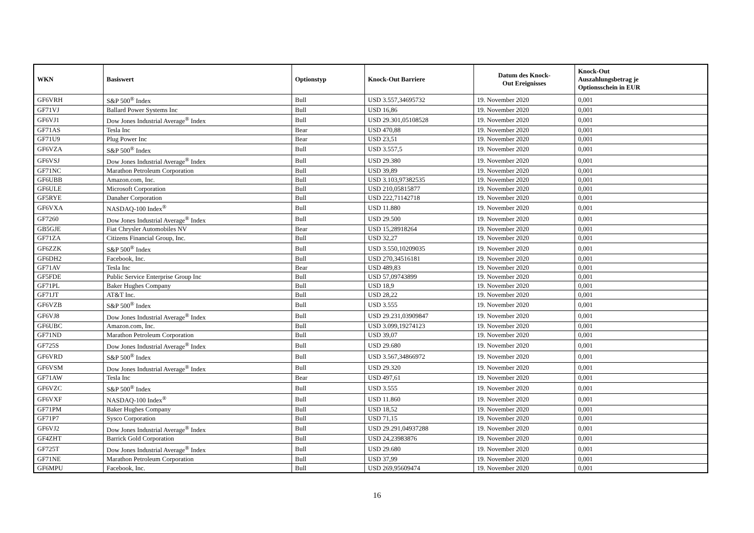| WKN | Basiswert | Optionstyp | Knock-Out Barriere | Datum des Knock- Out Ereignisses | Knock-Out Auszahlungsbetrag je Optionsschein in EUR |
| --- | --- | --- | --- | --- | --- |
| GF6VRH | S&P 500<sup>®</sup> Index | Bull | USD 3.557,34695732 | 19. November 2020 | 0,001 |
| GF71VJ | Ballard Power Systems Inc | Bull | USD 16,86 | 19. November 2020 | 0,001 |
| GF6VJ1 | Dow Jones Industrial Average<sup>®</sup> Index | Bull | USD 29.301,05108528 | 19. November 2020 | 0,001 |
| GF71AS | Tesla Inc | Bear | USD 470,88 | 19. November 2020 | 0,001 |
| GF71U9 | Plug Power Inc | Bear | USD 23,51 | 19. November 2020 | 0,001 |
| GF6VZA | S&P 500<sup>®</sup> Index | Bull | USD 3.557,5 | 19. November 2020 | 0,001 |
| GF6VSJ | Dow Jones Industrial Average<sup>®</sup> Index | Bull | USD 29.380 | 19. November 2020 | 0,001 |
| GF71NC | Marathon Petroleum Corporation | Bull | USD 39,89 | 19. November 2020 | 0,001 |
| GF6UBB | Amazon.com, Inc. | Bull | USD 3.103,97382535 | 19. November 2020 | 0,001 |
| GF6ULE | Microsoft Corporation | Bull | USD 210,05815877 | 19. November 2020 | 0,001 |
| GF5RYE | Danaher Corporation | Bull | USD 222,71142718 | 19. November 2020 | 0,001 |
| GF6VXA | NASDAQ-100 Index<sup>®</sup> | Bull | USD 11.880 | 19. November 2020 | 0,001 |
| GF7260 | Dow Jones Industrial Average<sup>®</sup> Index | Bull | USD 29.500 | 19. November 2020 | 0,001 |
| GB5GJE | Fiat Chrysler Automobiles NV | Bear | USD 15,28918264 | 19. November 2020 | 0,001 |
| GF71ZA | Citizens Financial Group, Inc. | Bull | USD 32,27 | 19. November 2020 | 0,001 |
| GF6ZZK | S&P 500<sup>®</sup> Index | Bull | USD 3.550,10209035 | 19. November 2020 | 0,001 |
| GF6DH2 | Facebook, Inc. | Bull | USD 270,34516181 | 19. November 2020 | 0,001 |
| GF71AV | Tesla Inc | Bear | USD 489,83 | 19. November 2020 | 0,001 |
| GF5FDE | Public Service Enterprise Group Inc | Bull | USD 57,09743899 | 19. November 2020 | 0,001 |
| GF71PL | Baker Hughes Company | Bull | USD 18,9 | 19. November 2020 | 0,001 |
| GF71JT | AT&T Inc. | Bull | USD 28,22 | 19. November 2020 | 0,001 |
| GF6VZB | S&P 500<sup>®</sup> Index | Bull | USD 3.555 | 19. November 2020 | 0,001 |
| GF6VJ8 | Dow Jones Industrial Average<sup>®</sup> Index | Bull | USD 29.231,03909847 | 19. November 2020 | 0,001 |
| GF6UBC | Amazon.com, Inc. | Bull | USD 3.099,19274123 | 19. November 2020 | 0,001 |
| GF71ND | Marathon Petroleum Corporation | Bull | USD 39,07 | 19. November 2020 | 0,001 |
| GF725S | Dow Jones Industrial Average<sup>®</sup> Index | Bull | USD 29.680 | 19. November 2020 | 0,001 |
| GF6VRD | S&P 500<sup>®</sup> Index | Bull | USD 3.567,34866972 | 19. November 2020 | 0,001 |
| GF6VSM | Dow Jones Industrial Average<sup>®</sup> Index | Bull | USD 29.320 | 19. November 2020 | 0,001 |
| GF71AW | Tesla Inc | Bear | USD 497,61 | 19. November 2020 | 0,001 |
| GF6VZC | S&P 500<sup>®</sup> Index | Bull | USD 3.555 | 19. November 2020 | 0,001 |
| GF6VXF | NASDAQ-100 Index<sup>®</sup> | Bull | USD 11.860 | 19. November 2020 | 0,001 |
| GF71PM | Baker Hughes Company | Bull | USD 18,52 | 19. November 2020 | 0,001 |
| GF71P7 | Sysco Corporation | Bull | USD 71,15 | 19. November 2020 | 0,001 |
| GF6VJ2 | Dow Jones Industrial Average<sup>®</sup> Index | Bull | USD 29.291,04937288 | 19. November 2020 | 0,001 |
| GF4ZHT | Barrick Gold Corporation | Bull | USD 24,23983876 | 19. November 2020 | 0,001 |
| GF725T | Dow Jones Industrial Average<sup>®</sup> Index | Bull | USD 29.680 | 19. November 2020 | 0,001 |
| GF71NE | Marathon Petroleum Corporation | Bull | USD 37,99 | 19. November 2020 | 0,001 |
| GF6MPU | Facebook, Inc. | Bull | USD 269,95609474 | 19. November 2020 | 0,001 |
16